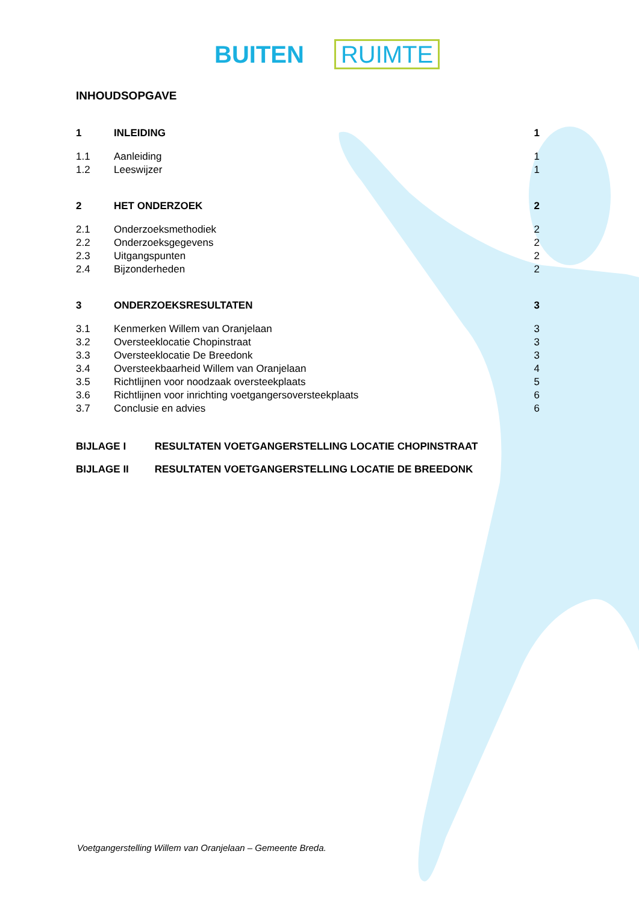BUITEN RUIMTE
INHOUDSOPGAVE
| 1 | INLEIDING | 1 |
| 1.1 | Aanleiding | 1 |
| 1.2 | Leeswijzer | 1 |
| 2 | HET ONDERZOEK | 2 |
| 2.1 | Onderzoeksmethodiek | 2 |
| 2.2 | Onderzoeksgegevens | 2 |
| 2.3 | Uitgangspunten | 2 |
| 2.4 | Bijzonderheden | 2 |
| 3 | ONDERZOEKSRESULTATEN | 3 |
| 3.1 | Kenmerken Willem van Oranjelaan | 3 |
| 3.2 | Oversteeklocatie Chopinstraat | 3 |
| 3.3 | Oversteeklocatie De Breedonk | 3 |
| 3.4 | Oversteekbaarheid Willem van Oranjelaan | 4 |
| 3.5 | Richtlijnen voor noodzaak oversteekplaats | 5 |
| 3.6 | Richtlijnen voor inrichting voetgangersoversteekplaats | 6 |
| 3.7 | Conclusie en advies | 6 |
BIJLAGE I RESULTATEN VOETGANGERSTELLING LOCATIE CHOPINSTRAAT
BIJLAGE II RESULTATEN VOETGANGERSTELLING LOCATIE DE BREEDONK
Voetgangerstelling Willem van Oranjelaan – Gemeente Breda.